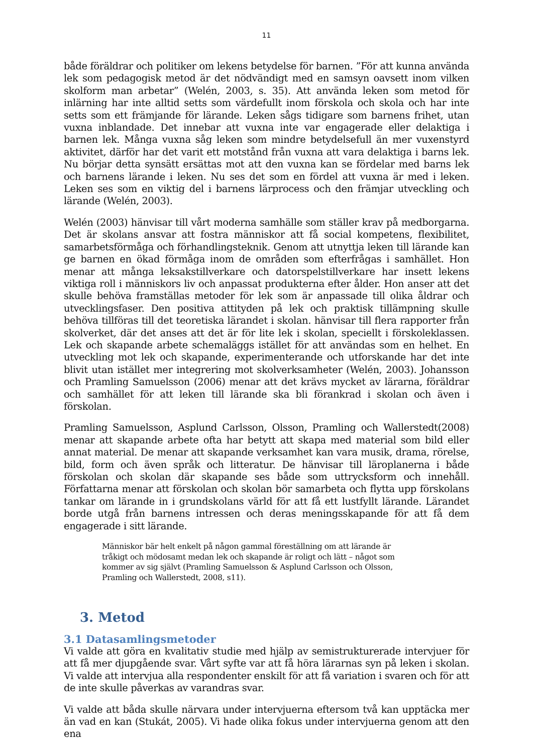11
både föräldrar och politiker om lekens betydelse för barnen. ”För att kunna använda lek som pedagogisk metod är det nödvändigt med en samsyn oavsett inom vilken skolform man arbetar” (Welén, 2003, s. 35). Att använda leken som metod för inlärning har inte alltid setts som värdefullt inom förskola och skola och har inte setts som ett främjande för lärande. Leken sågs tidigare som barnens frihet, utan vuxna inblandade. Det innebar att vuxna inte var engagerade eller delaktiga i barnen lek. Många vuxna såg leken som mindre betydelsefull än mer vuxenstyrd aktivitet, därför har det varit ett motstånd från vuxna att vara delaktiga i barns lek. Nu börjar detta synsätt ersättas mot att den vuxna kan se fördelar med barns lek och barnens lärande i leken. Nu ses det som en fördel att vuxna är med i leken. Leken ses som en viktig del i barnens lärprocess och den främjar utveckling och lärande (Welén, 2003).
Welén (2003) hänvisar till vårt moderna samhälle som ställer krav på medborgarna. Det är skolans ansvar att fostra människor att få social kompetens, flexibilitet, samarbetsförmåga och förhandlingsteknik. Genom att utnyttja leken till lärande kan ge barnen en ökad förmåga inom de områden som efterfrågas i samhället. Hon menar att många leksakstillverkare och datorspelstillverkare har insett lekens viktiga roll i människors liv och anpassat produkterna efter ålder. Hon anser att det skulle behöva framställas metoder för lek som är anpassade till olika åldrar och utvecklingsfaser. Den positiva attityden på lek och praktisk tillämpning skulle behöva tillföras till det teoretiska lärandet i skolan. hänvisar till flera rapporter från skolverket, där det anses att det är för lite lek i skolan, speciellt i förskoleklassen. Lek och skapande arbete schemaläggs istället för att användas som en helhet. En utveckling mot lek och skapande, experimenterande och utforskande har det inte blivit utan istället mer integrering mot skolverksamheter (Welén, 2003). Johansson och Pramling Samuelsson (2006) menar att det krävs mycket av lärarna, föräldrar och samhället för att leken till lärande ska bli förankrad i skolan och även i förskolan.
Pramling Samuelsson, Asplund Carlsson, Olsson, Pramling och Wallerstedt(2008) menar att skapande arbete ofta har betytt att skapa med material som bild eller annat material. De menar att skapande verksamhet kan vara musik, drama, rörelse, bild, form och även språk och litteratur. De hänvisar till läroplanerna i både förskolan och skolan där skapande ses både som uttrycksform och innehåll. Författarna menar att förskolan och skolan bör samarbeta och flytta upp förskolans tankar om lärande in i grundskolans värld för att få ett lustfyllt lärande. Lärandet borde utgå från barnens intressen och deras meningsskapande för att få dem engagerade i sitt lärande.
Människor bär helt enkelt på någon gammal föreställning om att lärande är tråkigt och mödosamt medan lek och skapande är roligt och lätt – något som kommer av sig självt (Pramling Samuelsson & Asplund Carlsson och Olsson, Pramling och Wallerstedt, 2008, s11).
3. Metod
3.1 Datasamlingsmetoder
Vi valde att göra en kvalitativ studie med hjälp av semistrukturerade intervjuer för att få mer djupgående svar. Vårt syfte var att få höra lärarnas syn på leken i skolan. Vi valde att intervjua alla respondenter enskilt för att få variation i svaren och för att de inte skulle påverkas av varandras svar.
Vi valde att båda skulle närvara under intervjuerna eftersom två kan upptäcka mer än vad en kan (Stukát, 2005). Vi hade olika fokus under intervjuerna genom att den ena